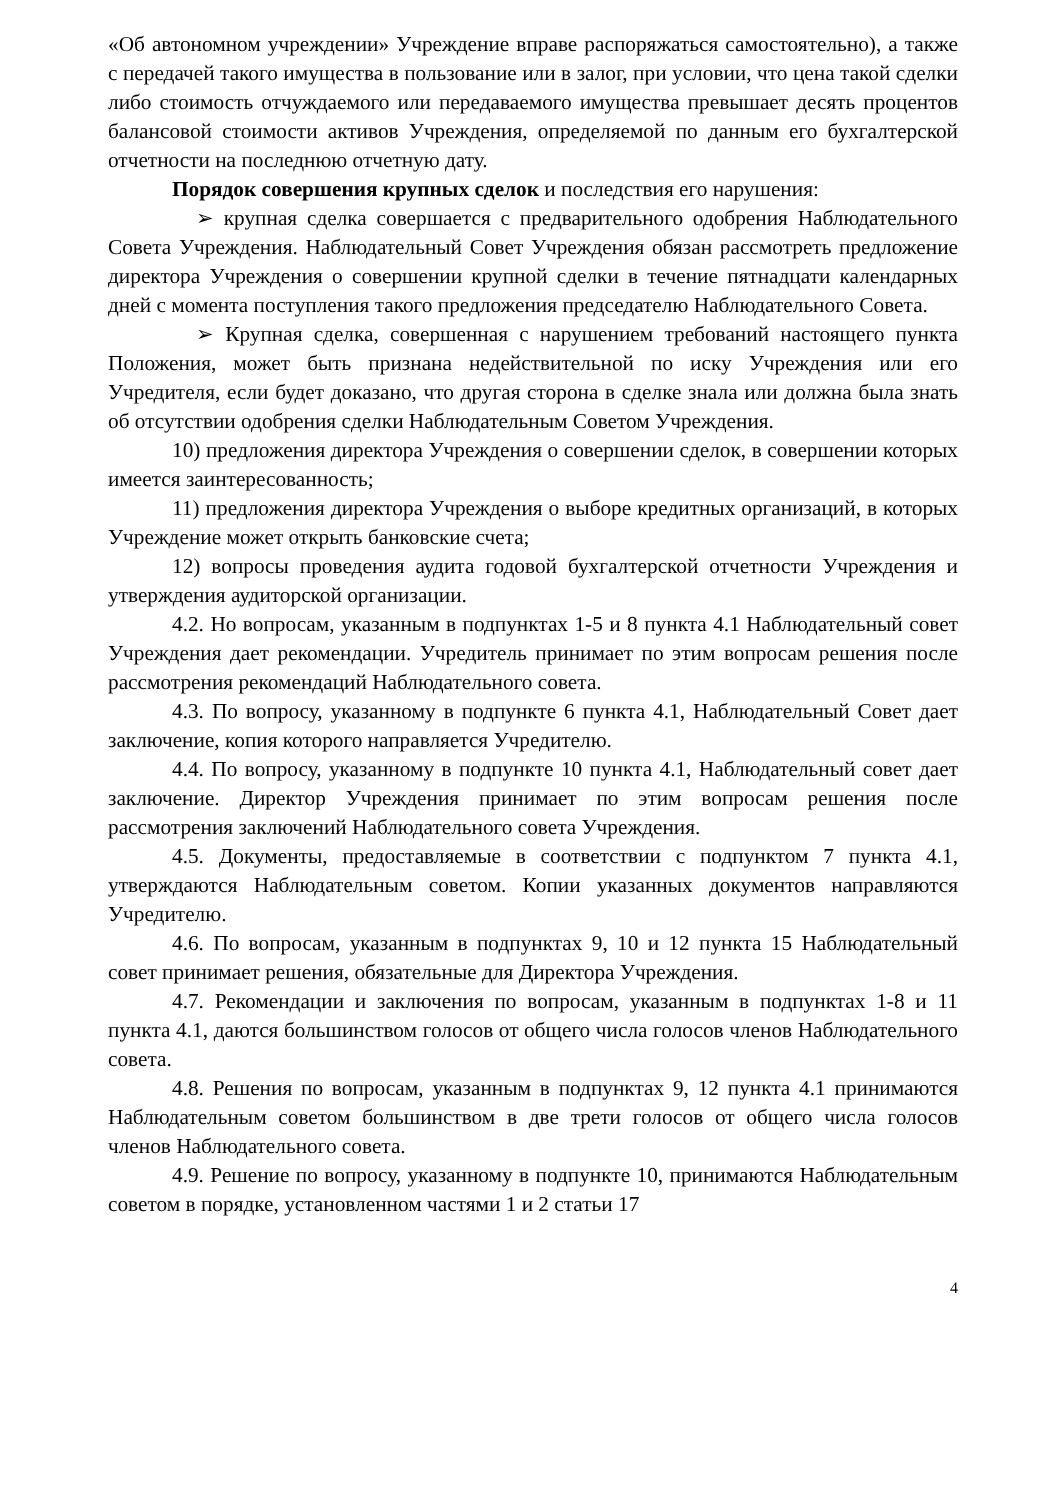«Об автономном учреждении» Учреждение вправе распоряжаться самостоятельно), а также с передачей такого имущества в пользование или в залог, при условии, что цена такой сделки либо стоимость отчуждаемого или передаваемого имущества превышает десять процентов балансовой стоимости активов Учреждения, определяемой по данным его бухгалтерской отчетности на последнюю отчетную дату.
Порядок совершения крупных сделок и последствия его нарушения:
➢ крупная сделка совершается с предварительного одобрения Наблюдательного Совета Учреждения. Наблюдательный Совет Учреждения обязан рассмотреть предложение директора Учреждения о совершении крупной сделки в течение пятнадцати календарных дней с момента поступления такого предложения председателю Наблюдательного Совета.
➢ Крупная сделка, совершенная с нарушением требований настоящего пункта Положения, может быть признана недействительной по иску Учреждения или его Учредителя, если будет доказано, что другая сторона в сделке знала или должна была знать об отсутствии одобрения сделки Наблюдательным Советом Учреждения.
10) предложения директора Учреждения о совершении сделок, в совершении которых имеется заинтересованность;
11) предложения директора Учреждения о выборе кредитных организаций, в которых Учреждение может открыть банковские счета;
12) вопросы проведения аудита годовой бухгалтерской отчетности Учреждения и утверждения аудиторской организации.
4.2. Но вопросам, указанным в подпунктах 1-5 и 8 пункта 4.1 Наблюдательный совет Учреждения дает рекомендации. Учредитель принимает по этим вопросам решения после рассмотрения рекомендаций Наблюдательного совета.
4.3. По вопросу, указанному в подпункте 6 пункта 4.1, Наблюдательный Совет дает заключение, копия которого направляется Учредителю.
4.4. По вопросу, указанному в подпункте 10 пункта 4.1, Наблюдательный совет дает заключение. Директор Учреждения принимает по этим вопросам решения после рассмотрения заключений Наблюдательного совета Учреждения.
4.5. Документы, предоставляемые в соответствии с подпунктом 7 пункта 4.1, утверждаются Наблюдательным советом. Копии указанных документов направляются Учредителю.
4.6. По вопросам, указанным в подпунктах 9, 10 и 12 пункта 15 Наблюдательный совет принимает решения, обязательные для Директора Учреждения.
4.7. Рекомендации и заключения по вопросам, указанным в подпунктах 1-8 и 11 пункта 4.1, даются большинством голосов от общего числа голосов членов Наблюдательного совета.
4.8. Решения по вопросам, указанным в подпунктах 9, 12 пункта 4.1 принимаются Наблюдательным советом большинством в две трети голосов от общего числа голосов членов Наблюдательного совета.
4.9. Решение по вопросу, указанному в подпункте 10, принимаются Наблюдательным советом в порядке, установленном частями 1 и 2 статьи 17
4